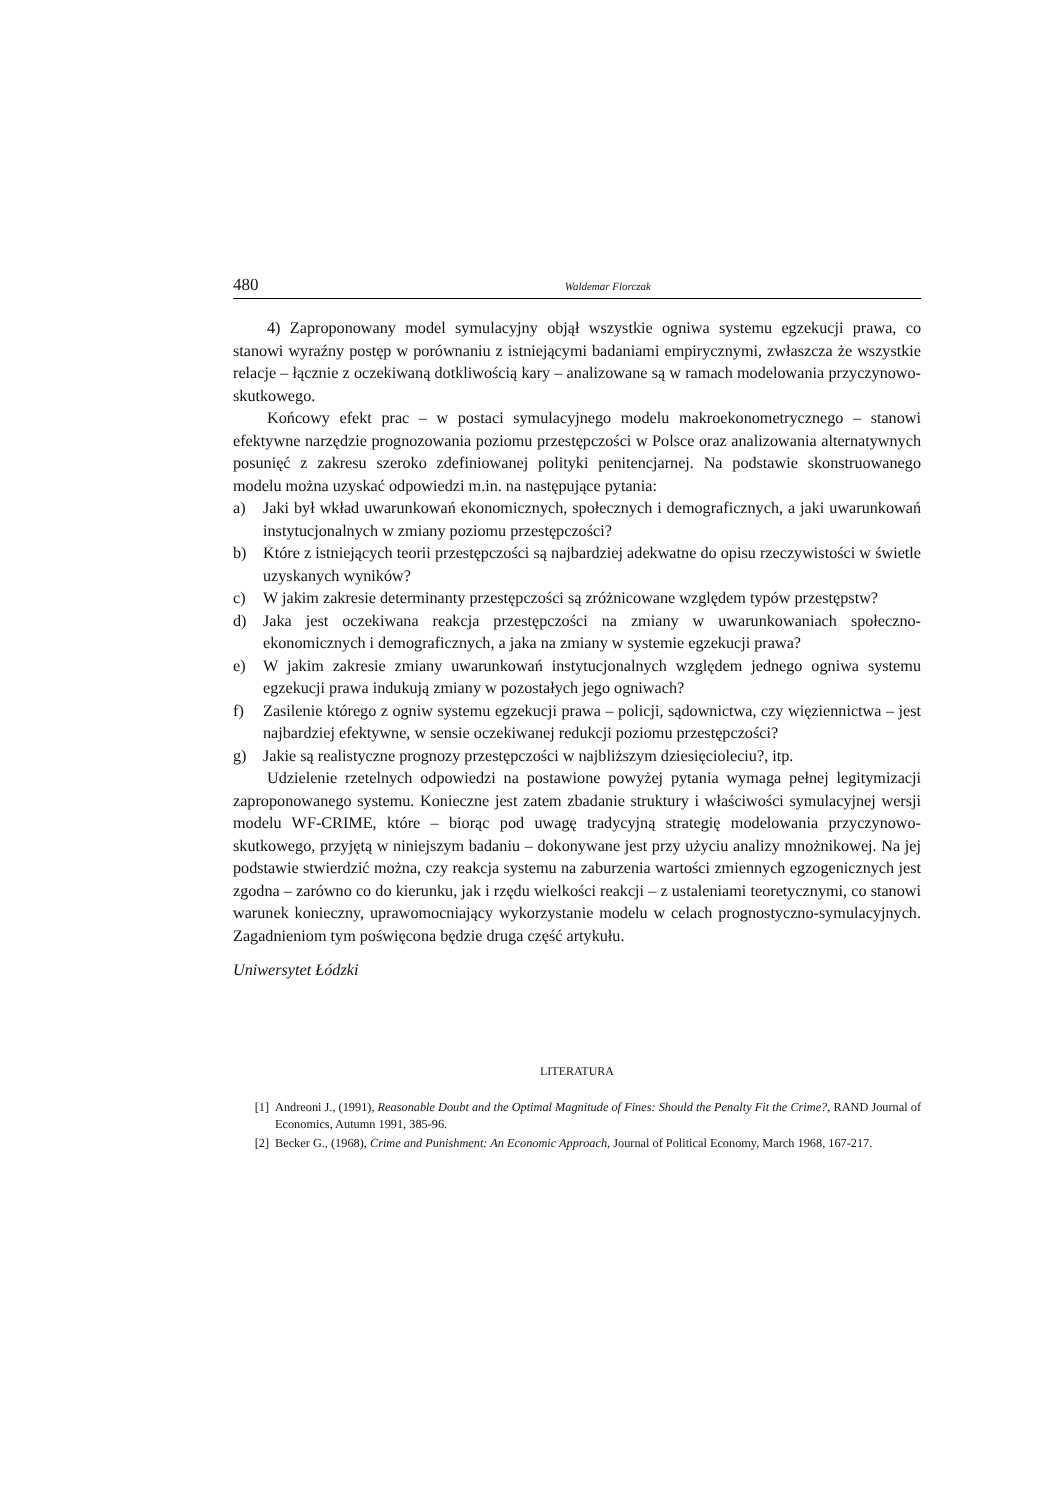480 Waldemar Florczak
4) Zaproponowany model symulacyjny objął wszystkie ogniwa systemu egzekucji prawa, co stanowi wyraźny postęp w porównaniu z istniejącymi badaniami empirycznymi, zwłaszcza że wszystkie relacje – łącznie z oczekiwaną dotkliwością kary – analizowane są w ramach modelowania przyczynowo-skutkowego.
Końcowy efekt prac – w postaci symulacyjnego modelu makroekonometrycznego – stanowi efektywne narzędzie prognozowania poziomu przestępczości w Polsce oraz analizowania alternatywnych posunięć z zakresu szeroko zdefiniowanej polityki penitencjarnej. Na podstawie skonstruowanego modelu można uzyskać odpowiedzi m.in. na następujące pytania:
a) Jaki był wkład uwarunkowań ekonomicznych, społecznych i demograficznych, a jaki uwarunkowań instytucjonalnych w zmiany poziomu przestępczości?
b) Które z istniejących teorii przestępczości są najbardziej adekwatne do opisu rzeczywistości w świetle uzyskanych wyników?
c) W jakim zakresie determinanty przestępczości są zróżnicowane względem typów przestępstw?
d) Jaka jest oczekiwana reakcja przestępczości na zmiany w uwarunkowaniach społeczno-ekonomicznych i demograficznych, a jaka na zmiany w systemie egzekucji prawa?
e) W jakim zakresie zmiany uwarunkowań instytucjonalnych względem jednego ogniwa systemu egzekucji prawa indukują zmiany w pozostałych jego ogniwach?
f) Zasilenie którego z ogniw systemu egzekucji prawa – policji, sądownictwa, czy więziennictwa – jest najbardziej efektywne, w sensie oczekiwanej redukcji poziomu przestępczości?
g) Jakie są realistyczne prognozy przestępczości w najbliższym dziesięcioleciu?, itp.
Udzielenie rzetelnych odpowiedzi na postawione powyżej pytania wymaga pełnej legitymizacji zaproponowanego systemu. Konieczne jest zatem zbadanie struktury i właściwości symulacyjnej wersji modelu WF-CRIME, które – biorąc pod uwagę tradycyjną strategię modelowania przyczynowo-skutkowego, przyjętą w niniejszym badaniu – dokonywane jest przy użyciu analizy mnożnikowej. Na jej podstawie stwierdzić można, czy reakcja systemu na zaburzenia wartości zmiennych egzogenicznych jest zgodna – zarówno co do kierunku, jak i rzędu wielkości reakcji – z ustaleniami teoretycznymi, co stanowi warunek konieczny, uprawomocniający wykorzystanie modelu w celach prognostyczno-symulacyjnych. Zagadnieniom tym poświęcona będzie druga część artykułu.
Uniwersytet Łódzki
LITERATURA
[1] Andreoni J., (1991), Reasonable Doubt and the Optimal Magnitude of Fines: Should the Penalty Fit the Crime?, RAND Journal of Economics, Autumn 1991, 385-96.
[2] Becker G., (1968), Crime and Punishment: An Economic Approach, Journal of Political Economy, March 1968, 167-217.